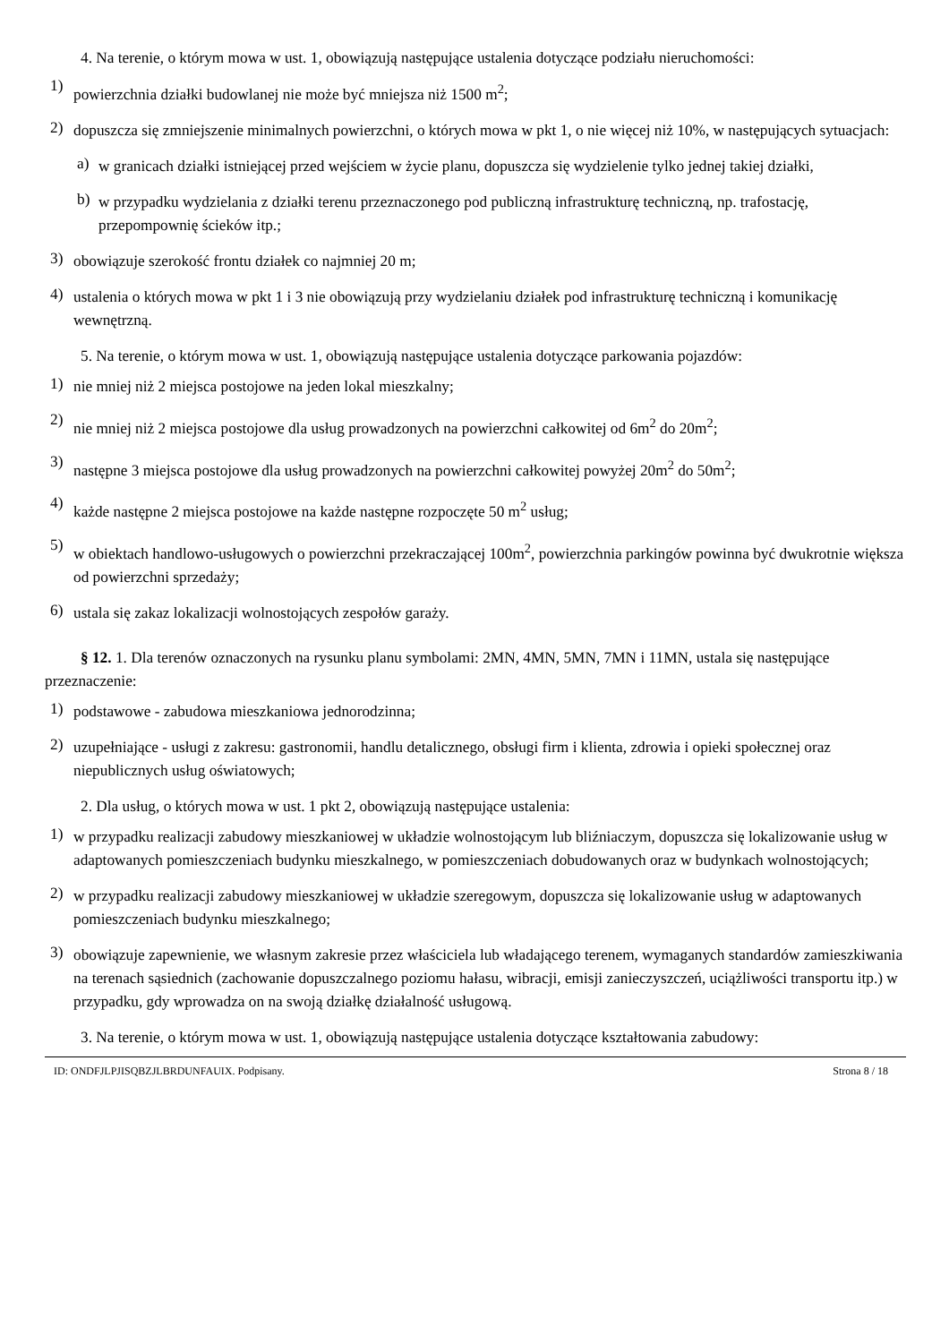4. Na terenie, o którym mowa w ust. 1, obowiązują następujące ustalenia dotyczące podziału nieruchomości:
1)
powierzchnia działki budowlanej nie może być mniejsza niż 1500 m<sup>2</sup>;
2)
dopuszcza się zmniejszenie minimalnych powierzchni, o których mowa w pkt 1, o nie więcej niż 10%, w następujących sytuacjach:
a)
w granicach działki istniejącej przed wejściem w życie planu, dopuszcza się wydzielenie tylko jednej takiej działki,
b)
w przypadku wydzielania z działki terenu przeznaczonego pod publiczną infrastrukturę techniczną, np. trafostację, przepompownię ścieków itp.;
3)
obowiązuje szerokość frontu działek co najmniej 20 m;
4)
ustalenia o których mowa w pkt 1 i 3 nie obowiązują przy wydzielaniu działek pod infrastrukturę techniczną i komunikację wewnętrzną.
5. Na terenie, o którym mowa w ust. 1, obowiązują następujące ustalenia dotyczące parkowania pojazdów:
1)
nie mniej niż 2 miejsca postojowe na jeden lokal mieszkalny;
2)
nie mniej niż 2 miejsca postojowe dla usług prowadzonych na powierzchni całkowitej od 6m<sup>2</sup> do 20m<sup>2</sup>;
3)
następne 3 miejsca postojowe dla usług prowadzonych na powierzchni całkowitej powyżej 20m<sup>2</sup> do 50m<sup>2</sup>;
4)
każde następne 2 miejsca postojowe na każde następne rozpoczęte 50 m<sup>2</sup> usług;
5)
w obiektach handlowo-usługowych o powierzchni przekraczającej 100m<sup>2</sup>, powierzchnia parkingów powinna być dwukrotnie większa od powierzchni sprzedaży;
6)
ustala się zakaz lokalizacji wolnostojących zespołów garaży.
§ 12. 1. Dla terenów oznaczonych na rysunku planu symbolami: 2MN, 4MN, 5MN, 7MN i 11MN, ustala się następujące przeznaczenie:
1)
podstawowe - zabudowa mieszkaniowa jednorodzinna;
2)
uzupełniające - usługi z zakresu: gastronomii, handlu detalicznego, obsługi firm i klienta, zdrowia i opieki społecznej oraz niepublicznych usług oświatowych;
2. Dla usług, o których mowa w ust. 1 pkt 2, obowiązują następujące ustalenia:
1)
w przypadku realizacji zabudowy mieszkaniowej w układzie wolnostojącym lub bliźniaczym, dopuszcza się lokalizowanie usług w adaptowanych pomieszczeniach budynku mieszkalnego, w pomieszczeniach dobudowanych oraz w budynkach wolnostojących;
2)
w przypadku realizacji zabudowy mieszkaniowej w układzie szeregowym, dopuszcza się lokalizowanie usług w adaptowanych pomieszczeniach budynku mieszkalnego;
3)
obowiązuje zapewnienie, we własnym zakresie przez właściciela lub władającego terenem, wymaganych standardów zamieszkiwania na terenach sąsiednich (zachowanie dopuszczalnego poziomu hałasu, wibracji, emisji zanieczyszczeń, uciążliwości transportu itp.) w przypadku, gdy wprowadza on na swoją działkę działalność usługową.
3. Na terenie, o którym mowa w ust. 1, obowiązują następujące ustalenia dotyczące kształtowania zabudowy:
ID: ONDFJLPJISQBZJLBRDUNFAUIX. Podpisany. Strona 8 / 18